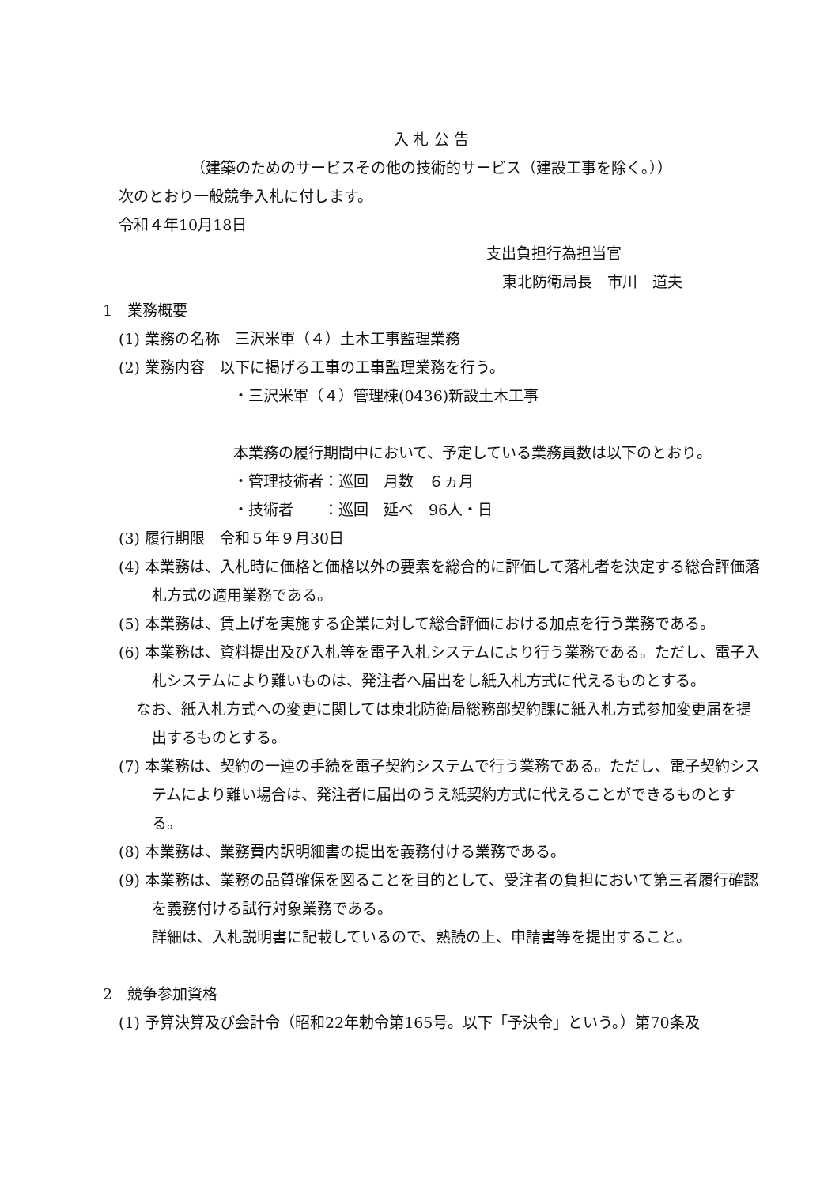入 札 公 告
（建築のためのサービスその他の技術的サービス（建設工事を除く。））
次のとおり一般競争入札に付します。
令和４年10月18日
支出負担行為担当官
東北防衛局長　市川　道夫
1　業務概要
(1) 業務の名称　三沢米軍（４）土木工事監理業務
(2) 業務内容　以下に掲げる工事の工事監理業務を行う。
・三沢米軍（４）管理棟(0436)新設土木工事
本業務の履行期間中において、予定している業務員数は以下のとおり。
・管理技術者：巡回　月数　６ヵ月
・技術者　　：巡回　延べ　96人・日
(3) 履行期限　令和５年９月30日
(4) 本業務は、入札時に価格と価格以外の要素を総合的に評価して落札者を決定する総合評価落札方式の適用業務である。
(5) 本業務は、賃上げを実施する企業に対して総合評価における加点を行う業務である。
(6) 本業務は、資料提出及び入札等を電子入札システムにより行う業務である。ただし、電子入札システムにより難いものは、発注者へ届出をし紙入札方式に代えるものとする。
なお、紙入札方式への変更に関しては東北防衛局総務部契約課に紙入札方式参加変更届を提出するものとする。
(7) 本業務は、契約の一連の手続を電子契約システムで行う業務である。ただし、電子契約システムにより難い場合は、発注者に届出のうえ紙契約方式に代えることができるものとする。
(8) 本業務は、業務費内訳明細書の提出を義務付ける業務である。
(9) 本業務は、業務の品質確保を図ることを目的として、受注者の負担において第三者履行確認を義務付ける試行対象業務である。
詳細は、入札説明書に記載しているので、熟読の上、申請書等を提出すること。
2　競争参加資格
(1) 予算決算及び会計令（昭和22年勅令第165号。以下「予決令」という。）第70条及